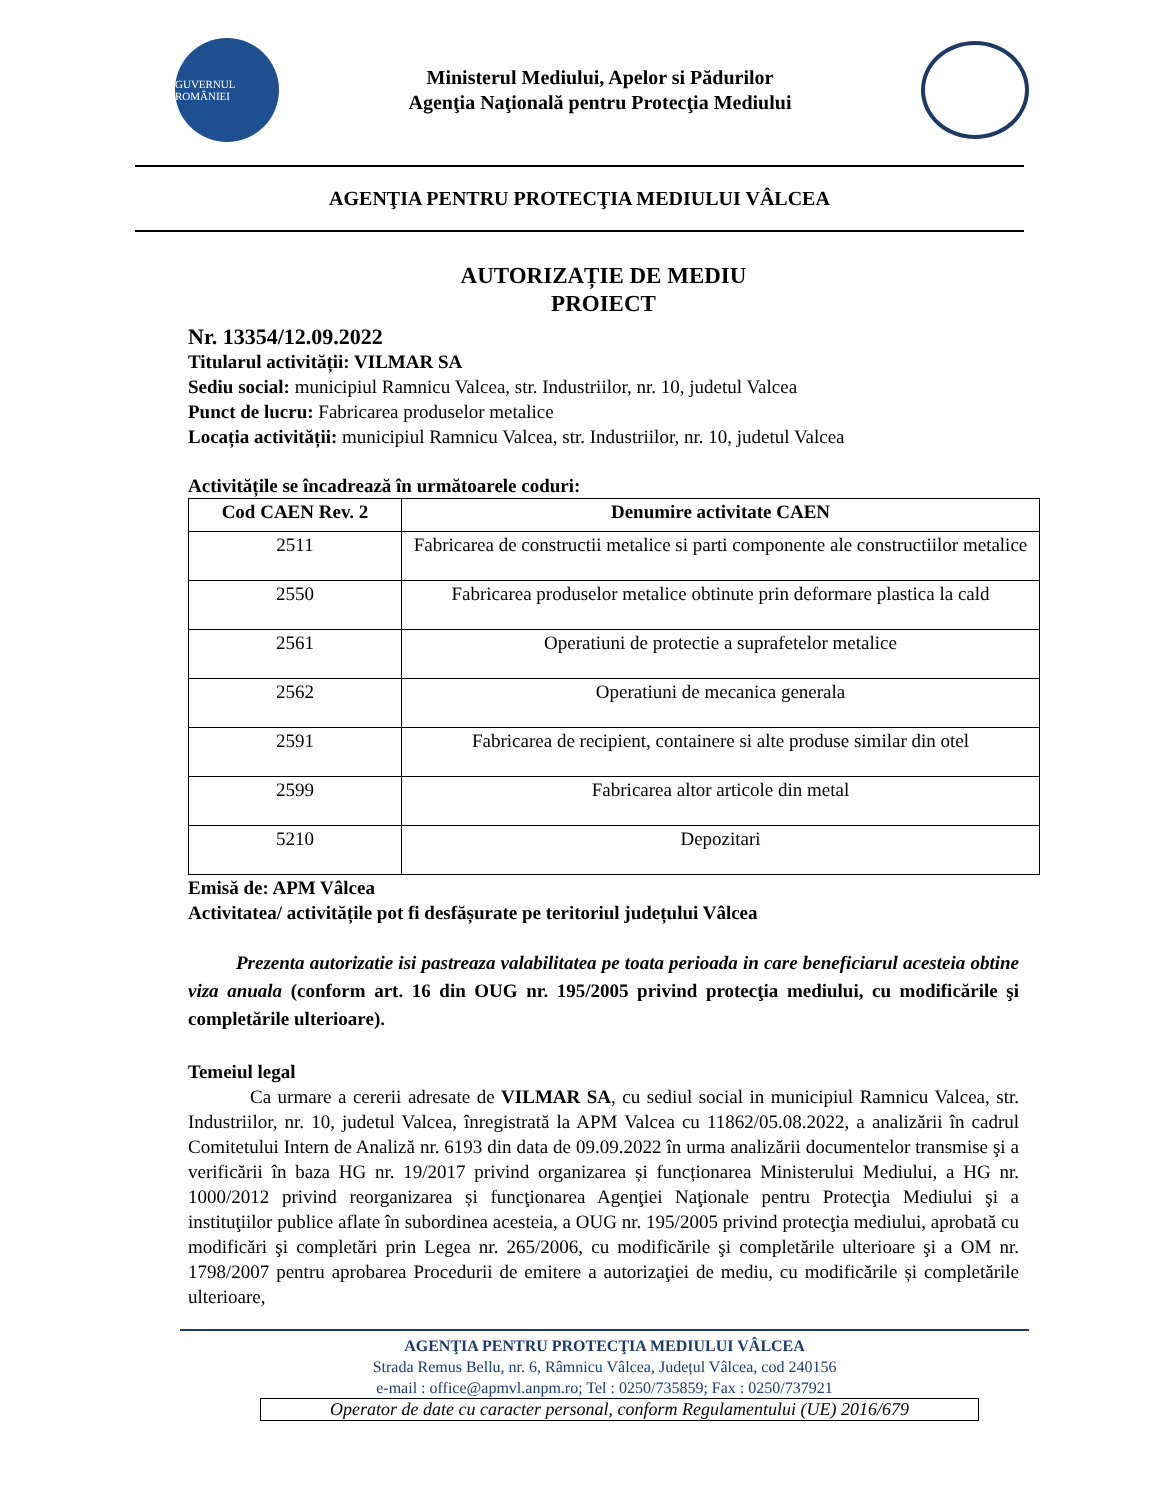GUVERNUL ROMÂNIEI
Ministerul Mediului, Apelor si Pădurilor
Agenţia Naţională pentru Protecţia Mediului
AGENŢIA PENTRU PROTECŢIA MEDIULUI VÂLCEA
AUTORIZAȚIE DE MEDIU
PROIECT
Nr. 13354/12.09.2022
Titularul activității: VILMAR SA
Sediu social: municipiul Ramnicu Valcea, str. Industriilor, nr. 10, judetul Valcea
Punct de lucru: Fabricarea produselor metalice
Locația activității: municipiul Ramnicu Valcea, str. Industriilor, nr. 10, judetul Valcea
Activitățile se încadrează în următoarele coduri:
| Cod CAEN Rev. 2 | Denumire activitate CAEN |
| --- | --- |
| 2511 | Fabricarea de constructii metalice si parti componente ale constructiilor metalice |
| 2550 | Fabricarea produselor metalice obtinute prin deformare plastica la cald |
| 2561 | Operatiuni de protectie a suprafetelor metalice |
| 2562 | Operatiuni de mecanica generala |
| 2591 | Fabricarea de recipient, containere si alte produse similar din otel |
| 2599 | Fabricarea altor articole din metal |
| 5210 | Depozitari |
Emisă de: APM Vâlcea
Activitatea/ activitățile pot fi desfășurate pe teritoriul județului Vâlcea
Prezenta autorizatie isi pastreaza valabilitatea pe toata perioada in care beneficiarul acesteia obtine viza anuala (conform art. 16 din OUG nr. 195/2005 privind protecţia mediului, cu modificările şi completările ulterioare).
Temeiul legal
Ca urmare a cererii adresate de VILMAR SA, cu sediul social in municipiul Ramnicu Valcea, str. Industriilor, nr. 10, judetul Valcea, înregistrată la APM Valcea cu 11862/05.08.2022, a analizării în cadrul Comitetului Intern de Analiză nr. 6193 din data de 09.09.2022 în urma analizării documentelor transmise şi a verificării în baza HG nr. 19/2017 privind organizarea și funcționarea Ministerului Mediului, a HG nr. 1000/2012 privind reorganizarea și funcţionarea Agenţiei Naţionale pentru Protecţia Mediului şi a instituţiilor publice aflate în subordinea acesteia, a OUG nr. 195/2005 privind protecţia mediului, aprobată cu modificări şi completări prin Legea nr. 265/2006, cu modificările şi completările ulterioare şi a OM nr. 1798/2007 pentru aprobarea Procedurii de emitere a autorizaţiei de mediu, cu modificările și completările ulterioare,
AGENŢIA PENTRU PROTECŢIA MEDIULUI VÂLCEA
Strada Remus Bellu, nr. 6, Râmnicu Vâlcea, Județul Vâlcea, cod 240156
e-mail : office@apmvl.anpm.ro; Tel : 0250/735859; Fax : 0250/737921
Operator de date cu caracter personal, conform Regulamentului (UE) 2016/679